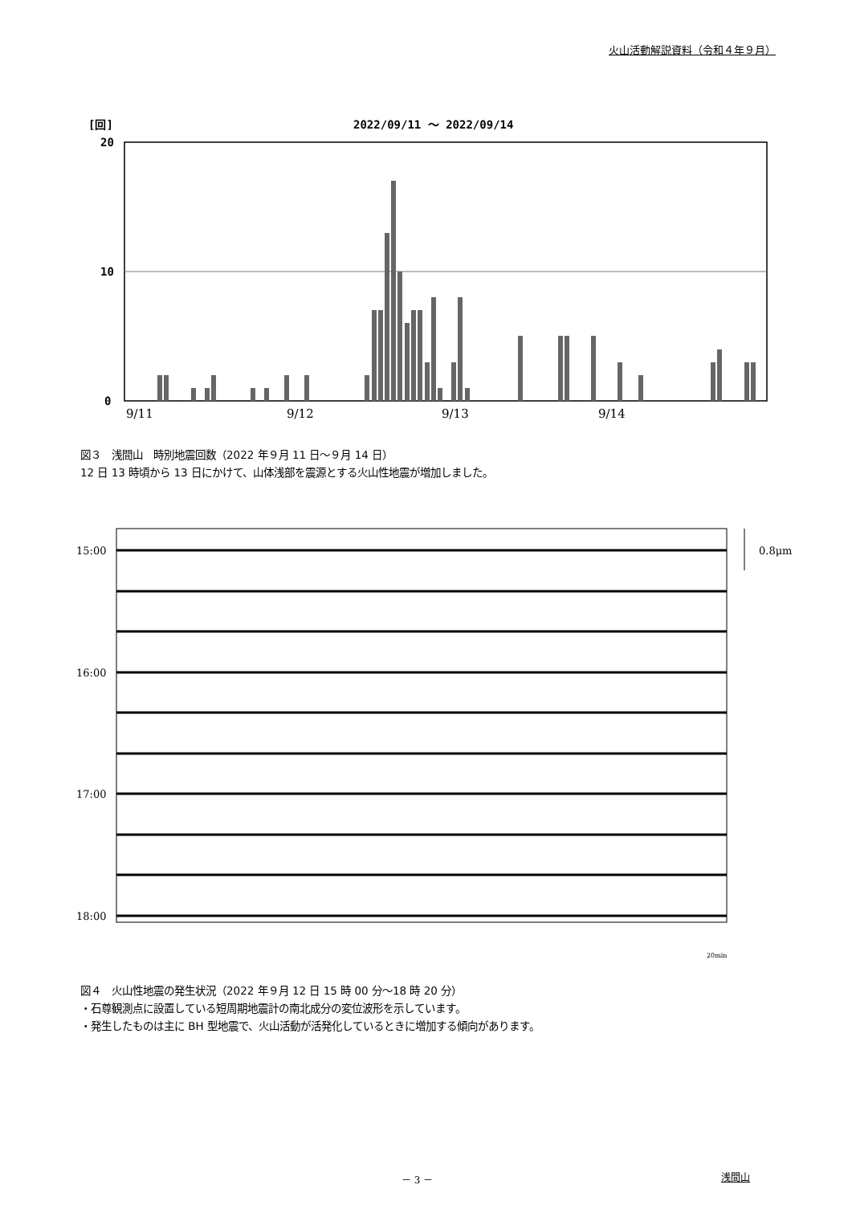火山活動解説資料（令和４年９月）
[回]
2022/09/11 ～ 2022/09/14
20
10
0
9/11
9/12
9/13
9/14
図３　浅間山　時別地震回数（2022 年９月 11 日～９月 14 日）
12 日 13 時頃から 13 日にかけて、山体浅部を震源とする火山性地震が増加しました。
15:00
16:00
17:00
18:00
0.8μm
20min
図４　火山性地震の発生状況（2022 年９月 12 日 15 時 00 分～18 時 20 分）
・石尊観測点に設置している短周期地震計の南北成分の変位波形を示しています。
・発生したものは主に BH 型地震で、火山活動が活発化しているときに増加する傾向があります。
－ 3 － 浅間山